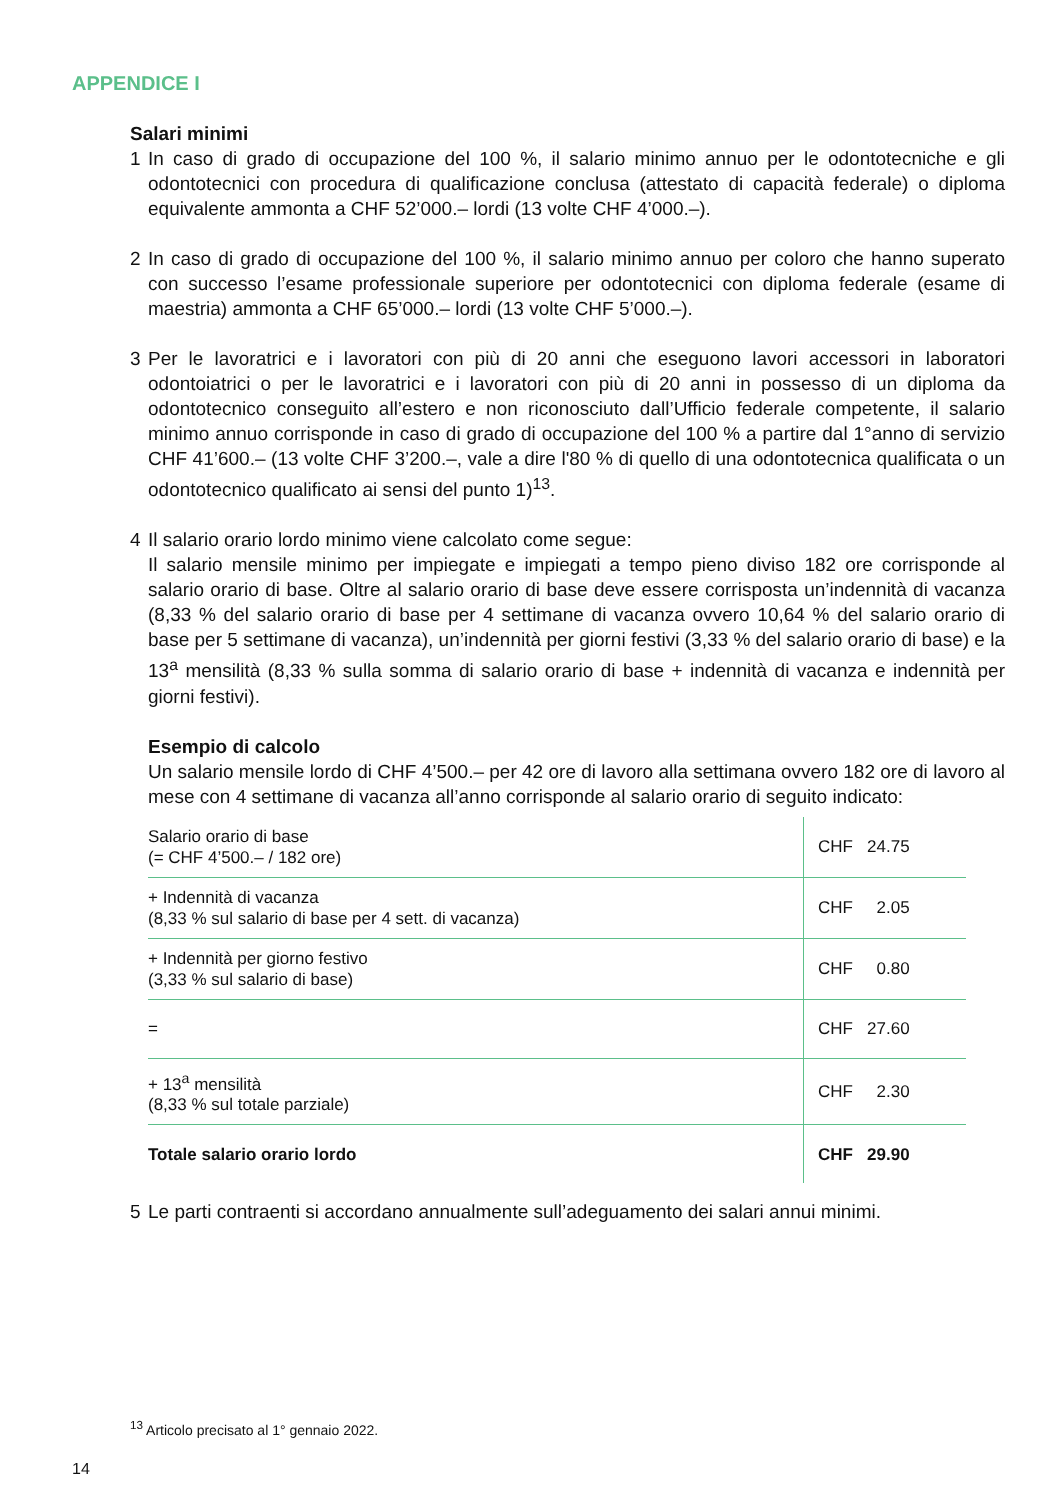APPENDICE I
Salari minimi
1 In caso di grado di occupazione del 100 %, il salario minimo annuo per le odontotecniche e gli odontotecnici con procedura di qualificazione conclusa (attestato di capacità federale) o diploma equivalente ammonta a CHF 52’000.– lordi (13 volte CHF 4’000.–).
2 In caso di grado di occupazione del 100 %, il salario minimo annuo per coloro che hanno superato con successo l’esame professionale superiore per odontotecnici con diploma federale (esame di maestria) ammonta a CHF 65’000.– lordi (13 volte CHF 5’000.–).
3 Per le lavoratrici e i lavoratori con più di 20 anni che eseguono lavori accessori in laboratori odontoiatrici o per le lavoratrici e i lavoratori con più di 20 anni in possesso di un diploma da odontotecnico conseguito all’estero e non riconosciuto dall’Ufficio federale competente, il salario minimo annuo corrisponde in caso di grado di occupazione del 100 % a partire dal 1°anno di servizio CHF 41’600.– (13 volte CHF 3’200.–, vale a dire l'80 % di quello di una odontotecnica qualificata o un odontotecnico qualificato ai sensi del punto 1)<sup>13</sup>.
4 Il salario orario lordo minimo viene calcolato come segue:
Il salario mensile minimo per impiegate e impiegati a tempo pieno diviso 182 ore corrisponde al salario orario di base. Oltre al salario orario di base deve essere corrisposta un’indennità di vacanza (8,33 % del salario orario di base per 4 settimane di vacanza ovvero 10,64 % del salario orario di base per 5 settimane di vacanza), un’indennità per giorni festivi (3,33 % del salario orario di base) e la 13<sup>a</sup> mensilità (8,33 % sulla somma di salario orario di base + indennità di vacanza e indennità per giorni festivi).
Esempio di calcolo
Un salario mensile lordo di CHF 4’500.– per 42 ore di lavoro alla settimana ovvero 182 ore di lavoro al mese con 4 settimane di vacanza all’anno corrisponde al salario orario di seguito indicato:
| Salario orario di base (= CHF 4’500.– / 182 ore) | CHF 24.75 |
| + Indennità di vacanza (8,33 % sul salario di base per 4 sett. di vacanza) | CHF 2.05 |
| + Indennità per giorno festivo (3,33 % sul salario di base) | CHF 0.80 |
| = | CHF 27.60 |
| + 13<sup>a</sup> mensilità (8,33 % sul totale parziale) | CHF 2.30 |
| Totale salario orario lordo | CHF 29.90 |
5 Le parti contraenti si accordano annualmente sull’adeguamento dei salari annui minimi.
<sup>13</sup> Articolo precisato al 1° gennaio 2022.
14